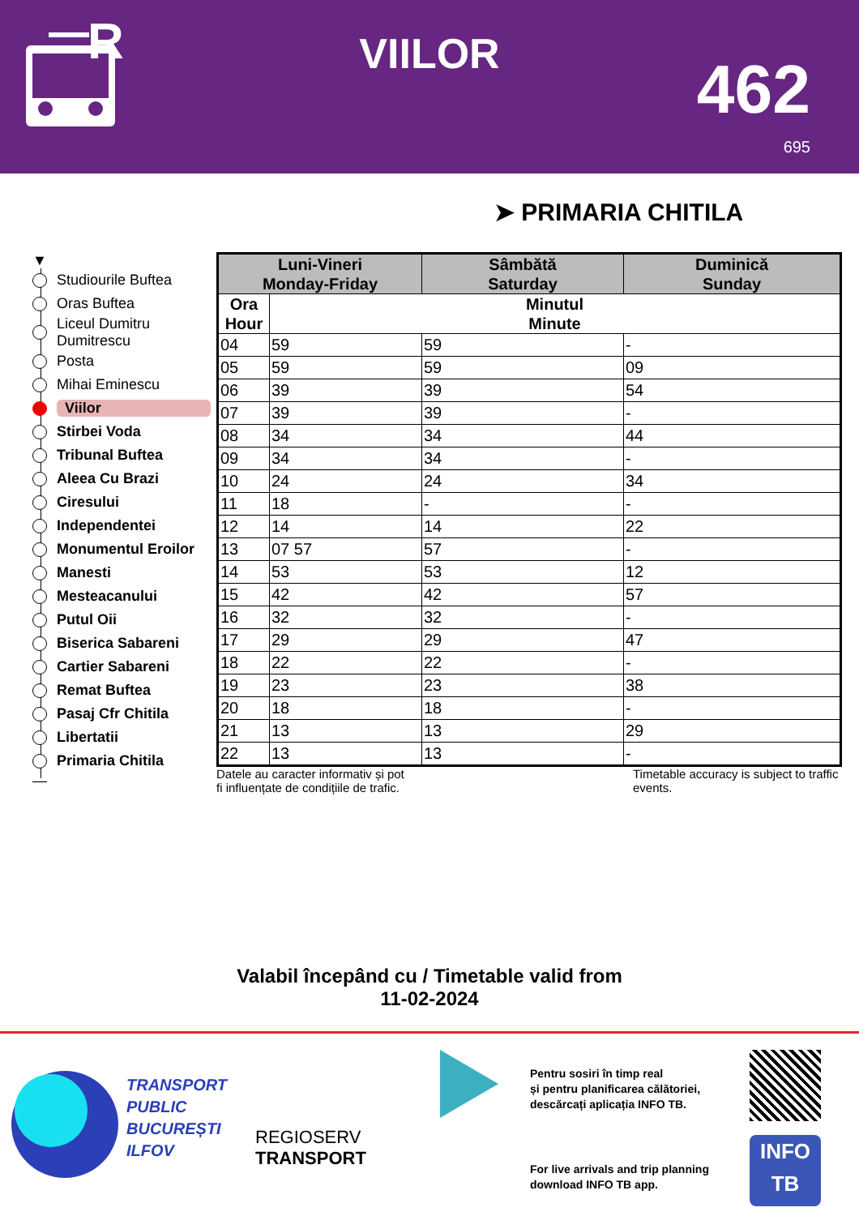R
VIILOR 462
695
➤ PRIMARIA CHITILA
▼
Studiourile Buftea
Oras Buftea
Liceul Dumitru
Dumitrescu
Posta
Mihai Eminescu
Viilor
Stirbei Voda
Tribunal Buftea
Aleea Cu Brazi
Ciresului
Independentei
Monumentul Eroilor
Manesti
Mesteacanului
Putul Oii
Biserica Sabareni
Cartier Sabareni
Remat Buftea
Pasaj Cfr Chitila
Libertatii
Primaria Chitila
—
| Luni-Vineri Monday-Friday | | Sâmbătă Saturday | Duminică Sunday |
| --- | --- | --- | --- |
| Ora Hour | Minutul Minute | | |
| 04 | 59 | 59 | - |
| 05 | 59 | 59 | 09 |
| 06 | 39 | 39 | 54 |
| 07 | 39 | 39 | - |
| 08 | 34 | 34 | 44 |
| 09 | 34 | 34 | - |
| 10 | 24 | 24 | 34 |
| 11 | 18 | - | - |
| 12 | 14 | 14 | 22 |
| 13 | 07 57 | 57 | - |
| 14 | 53 | 53 | 12 |
| 15 | 42 | 42 | 57 |
| 16 | 32 | 32 | - |
| 17 | 29 | 29 | 47 |
| 18 | 22 | 22 | - |
| 19 | 23 | 23 | 38 |
| 20 | 18 | 18 | - |
| 21 | 13 | 13 | 29 |
| 22 | 13 | 13 | - |
Datele au caracter informativ și pot
fi influențate de condițiile de trafic.
Timetable accuracy is subject to traffic events.
Valabil începând cu / Timetable valid from
11-02-2024
TRANSPORT
PUBLIC
BUCUREȘTI
ILFOV
REGIOSERV
TRANSPORT
Pentru sosiri în timp real
și pentru planificarea călătoriei,
descărcați aplicația INFO TB.
For live arrivals and trip planning
download INFO TB app.
INFO
TB